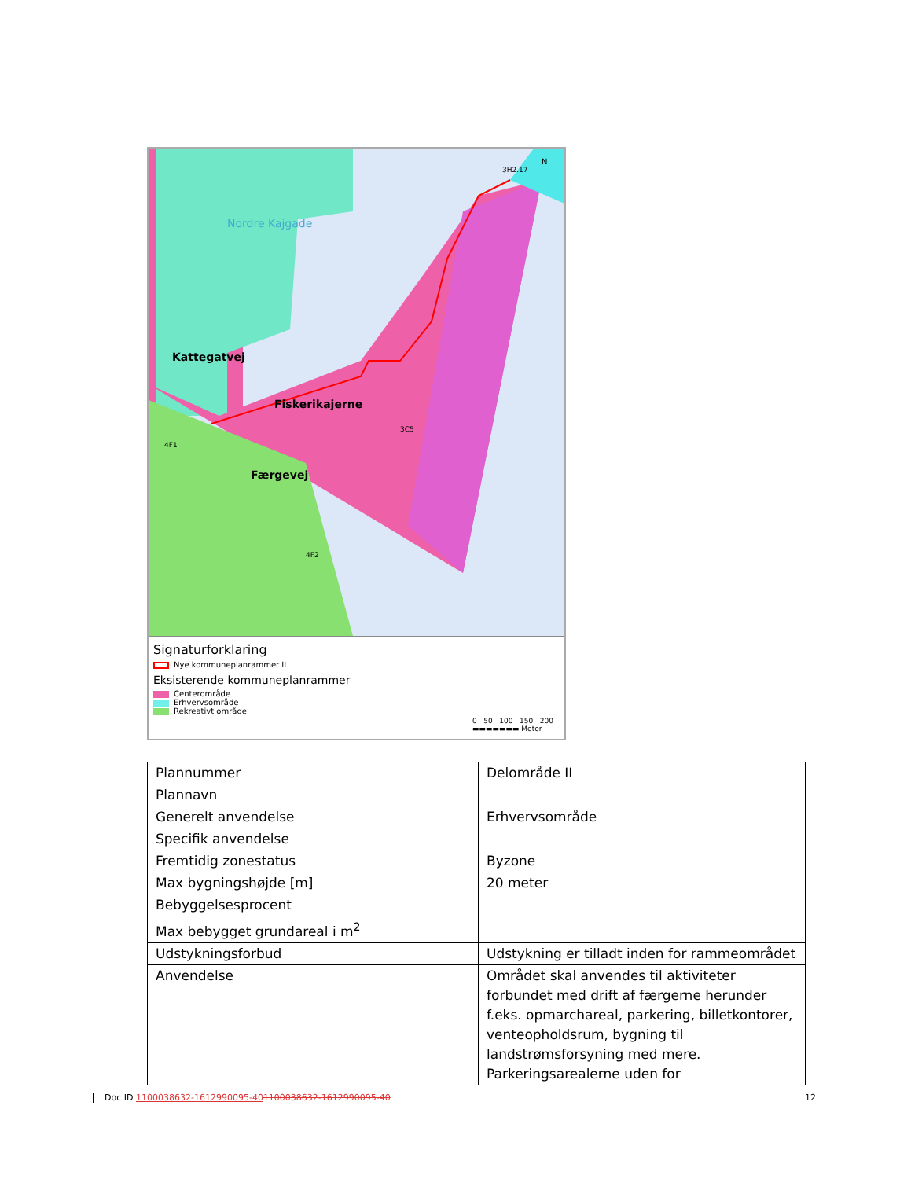Nordre Kajgade
Fiskerikajerne
Færgevej
Kattegatvej
4F1
3C5
4F2
3H2.17
N
Signaturforklaring
Nye kommuneplanrammer II
Eksisterende kommuneplanrammer
Centerområde
Erhvervsområde
Rekreativt område
0 50 100 150 200
▬▬▬▬▬▬▬ Meter
| Plannummer | Delområde II |
| Plannavn | |
| Generelt anvendelse | Erhvervsområde |
| Specifik anvendelse | |
| Fremtidig zonestatus | Byzone |
| Max bygningshøjde [m] | 20 meter |
| Bebyggelsesprocent | |
| Max bebygget grundareal i m<sup>2</sup> | |
| Udstykningsforbud | Udstykning er tilladt inden for rammeområdet |
| Anvendelse | Området skal anvendes til aktiviteter forbundet med drift af færgerne herunder f.eks. opmarchareal, parkering, billetkontorer, venteopholdsrum, bygning til landstrømsforsyning med mere. Parkeringsarealerne uden for |
Doc ID 1100038632-1612990095-401100038632-1612990095-40
12